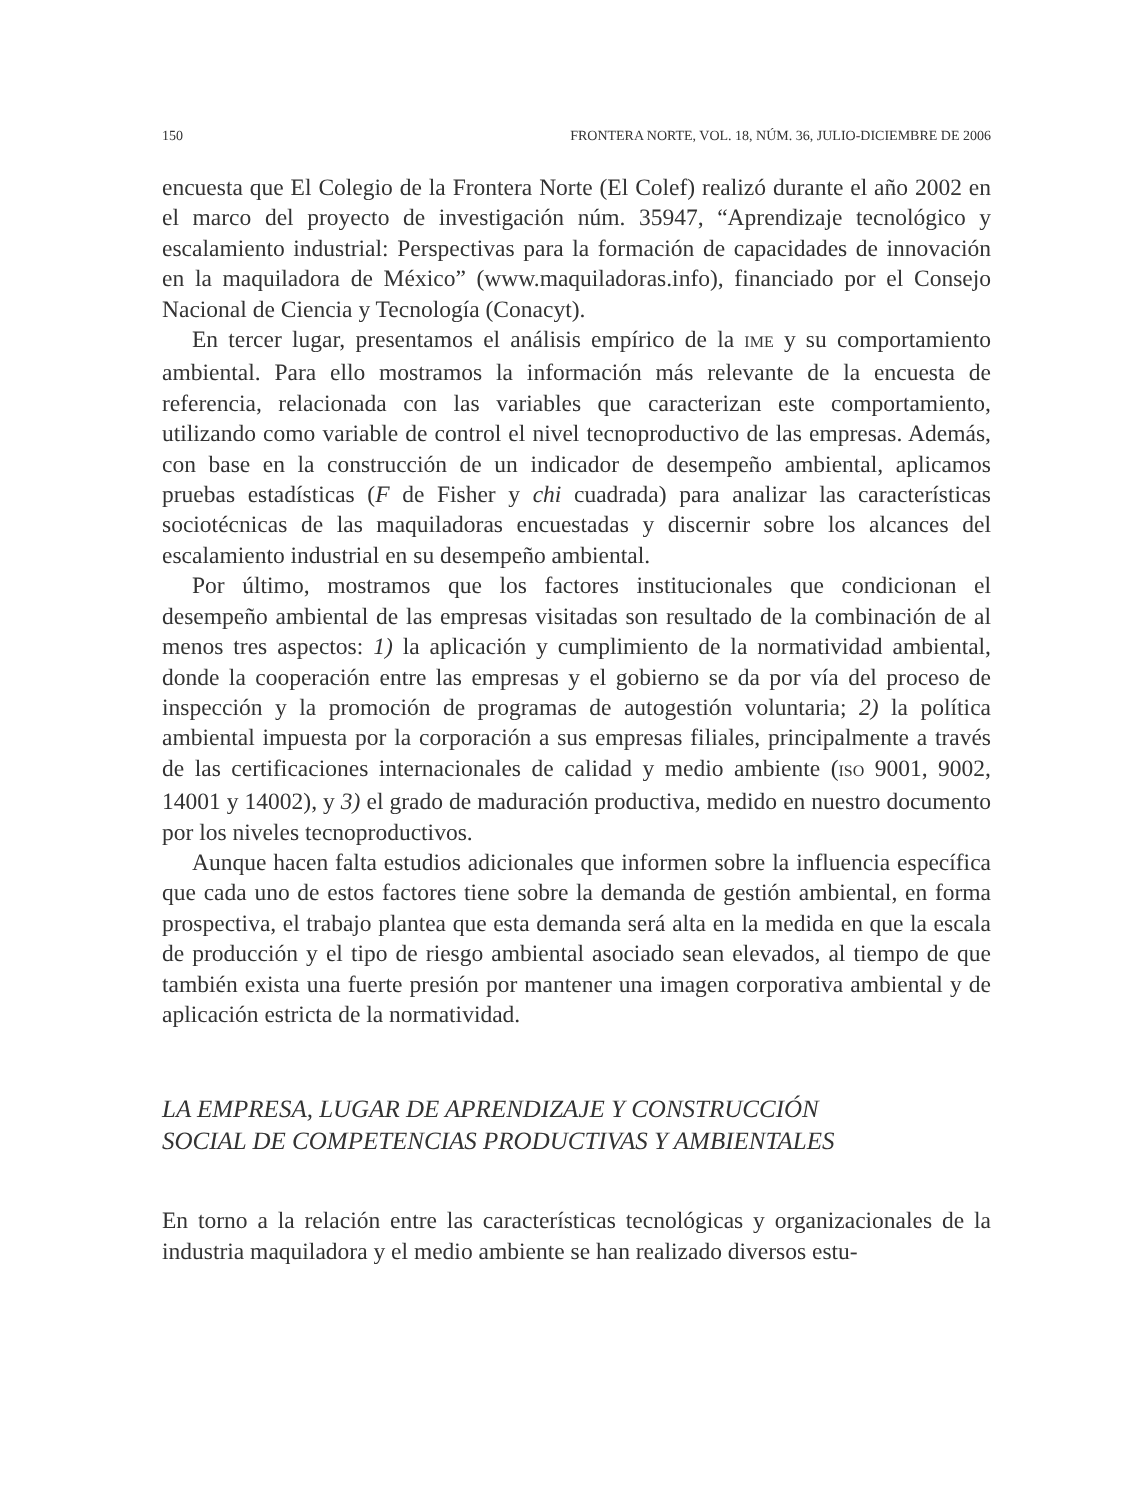150 FRONTERA NORTE, VOL. 18, NÚM. 36, JULIO-DICIEMBRE DE 2006
encuesta que El Colegio de la Frontera Norte (El Colef) realizó durante el año 2002 en el marco del proyecto de investigación núm. 35947, “Aprendizaje tecnológico y escalamiento industrial: Perspectivas para la formación de capacidades de innovación en la maquiladora de México” (www.maquiladoras.info), financiado por el Consejo Nacional de Ciencia y Tecnología (Conacyt).
En tercer lugar, presentamos el análisis empírico de la IME y su comportamiento ambiental. Para ello mostramos la información más relevante de la encuesta de referencia, relacionada con las variables que caracterizan este comportamiento, utilizando como variable de control el nivel tecnoproductivo de las empresas. Además, con base en la construcción de un indicador de desempeño ambiental, aplicamos pruebas estadísticas (F de Fisher y chi cuadrada) para analizar las características sociotécnicas de las maquiladoras encuestadas y discernir sobre los alcances del escalamiento industrial en su desempeño ambiental.
Por último, mostramos que los factores institucionales que condicionan el desempeño ambiental de las empresas visitadas son resultado de la combinación de al menos tres aspectos: 1) la aplicación y cumplimiento de la normatividad ambiental, donde la cooperación entre las empresas y el gobierno se da por vía del proceso de inspección y la promoción de programas de autogestión voluntaria; 2) la política ambiental impuesta por la corporación a sus empresas filiales, principalmente a través de las certificaciones internacionales de calidad y medio ambiente (ISO 9001, 9002, 14001 y 14002), y 3) el grado de maduración productiva, medido en nuestro documento por los niveles tecnoproductivos.
Aunque hacen falta estudios adicionales que informen sobre la influencia específica que cada uno de estos factores tiene sobre la demanda de gestión ambiental, en forma prospectiva, el trabajo plantea que esta demanda será alta en la medida en que la escala de producción y el tipo de riesgo ambiental asociado sean elevados, al tiempo de que también exista una fuerte presión por mantener una imagen corporativa ambiental y de aplicación estricta de la normatividad.
LA EMPRESA, LUGAR DE APRENDIZAJE Y CONSTRUCCIÓN
SOCIAL DE COMPETENCIAS PRODUCTIVAS Y AMBIENTALES
En torno a la relación entre las características tecnológicas y organizacionales de la industria maquiladora y el medio ambiente se han realizado diversos estu-